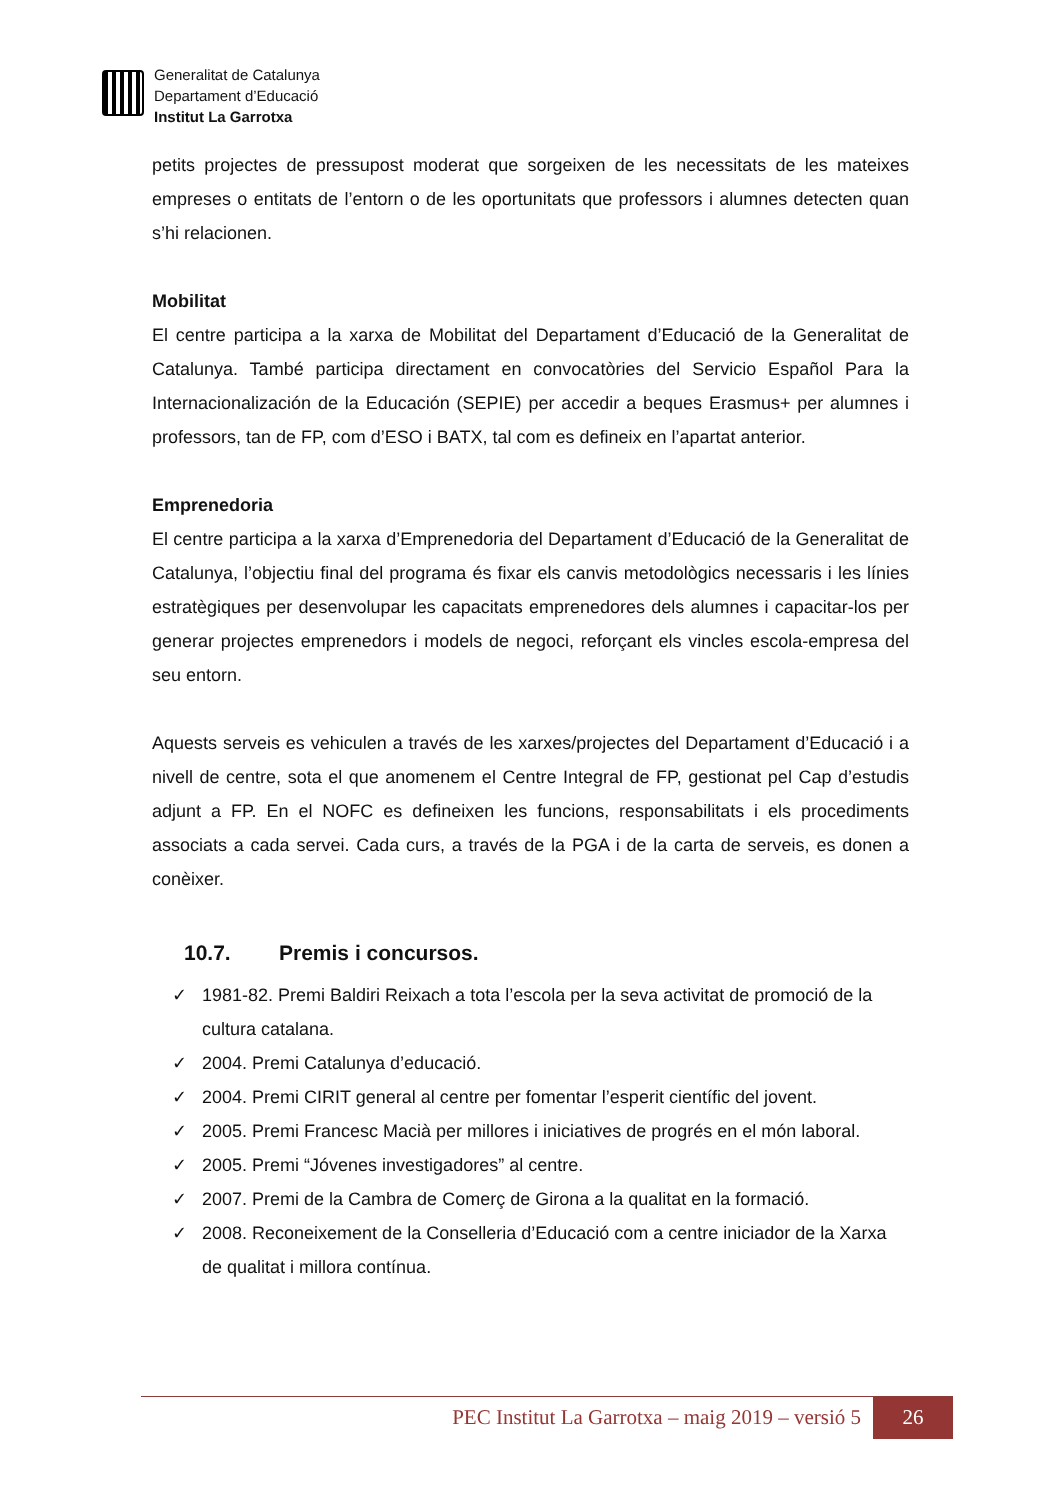Generalitat de Catalunya
Departament d’Educació
Institut La Garrotxa
petits projectes de pressupost moderat que sorgeixen de les necessitats de les mateixes empreses o entitats de l’entorn o de les oportunitats que professors i alumnes detecten quan s’hi relacionen.
Mobilitat
El centre participa a la xarxa de Mobilitat del Departament d’Educació de la Generalitat de Catalunya. També participa directament en convocatòries del Servicio Español Para la Internacionalización de la Educación (SEPIE) per accedir a beques Erasmus+ per alumnes i professors, tan de FP, com d’ESO i BATX, tal com es defineix en l’apartat anterior.
Emprenedoria
El centre participa a la xarxa d’Emprenedoria del Departament d’Educació de la Generalitat de Catalunya, l’objectiu final del programa és fixar els canvis metodològics necessaris i les línies estratègiques per desenvolupar les capacitats emprenedores dels alumnes i capacitar-los per generar projectes emprenedors i models de negoci, reforçant els vincles escola-empresa del seu entorn.
Aquests serveis es vehiculen a través de les xarxes/projectes del Departament d’Educació i a nivell de centre, sota el que anomenem el Centre Integral de FP, gestionat pel Cap d’estudis adjunt a FP. En el NOFC es defineixen les funcions, responsabilitats i els procediments associats a cada servei. Cada curs, a través de la PGA i de la carta de serveis, es donen a conèixer.
10.7. Premis i concursos.
✓ 1981-82. Premi Baldiri Reixach a tota l’escola per la seva activitat de promoció de la cultura catalana.
✓ 2004. Premi Catalunya d’educació.
✓ 2004. Premi CIRIT general al centre per fomentar l’esperit científic del jovent.
✓ 2005. Premi Francesc Macià per millores i iniciatives de progrés en el món laboral.
✓ 2005. Premi “Jóvenes investigadores” al centre.
✓ 2007. Premi de la Cambra de Comerç de Girona a la qualitat en la formació.
✓ 2008. Reconeixement de la Conselleria d’Educació com a centre iniciador de la Xarxa de qualitat i millora contínua.
PEC Institut La Garrotxa – maig 2019 – versió 5 26